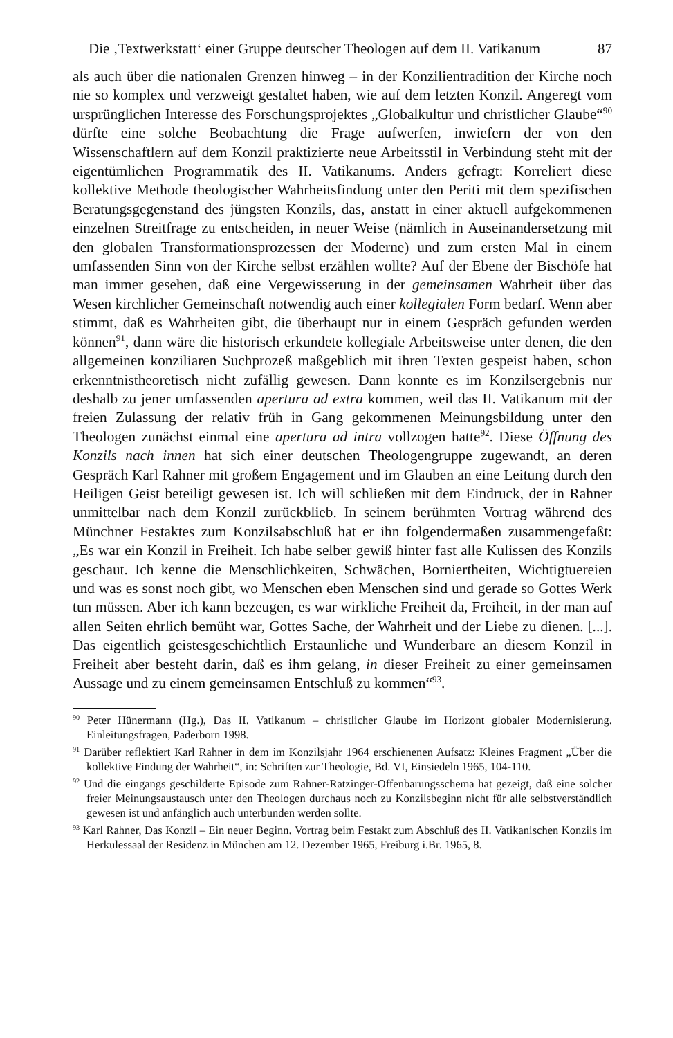Die ‚Textwerkstatt‘ einer Gruppe deutscher Theologen auf dem II. Vatikanum 87
als auch über die nationalen Grenzen hinweg – in der Konzilientradition der Kirche noch nie so komplex und verzweigt gestaltet haben, wie auf dem letzten Konzil. Angeregt vom ursprünglichen Interesse des Forschungsprojektes „Globalkultur und christlicher Glaube“<sup>90</sup> dürfte eine solche Beobachtung die Frage aufwerfen, inwiefern der von den Wissenschaftlern auf dem Konzil praktizierte neue Arbeitsstil in Verbindung steht mit der eigentümlichen Programmatik des II. Vatikanums. Anders gefragt: Korreliert diese kollektive Methode theologischer Wahrheitsfindung unter den Periti mit dem spezifischen Beratungsgegenstand des jüngsten Konzils, das, anstatt in einer aktuell aufgekommenen einzelnen Streitfrage zu entscheiden, in neuer Weise (nämlich in Auseinandersetzung mit den globalen Transformationsprozessen der Moderne) und zum ersten Mal in einem umfassenden Sinn von der Kirche selbst erzählen wollte? Auf der Ebene der Bischöfe hat man immer gesehen, daß eine Vergewisserung in der gemeinsamen Wahrheit über das Wesen kirchlicher Gemeinschaft notwendig auch einer kollegialen Form bedarf. Wenn aber stimmt, daß es Wahrheiten gibt, die überhaupt nur in einem Gespräch gefunden werden können<sup>91</sup>, dann wäre die historisch erkundete kollegiale Arbeitsweise unter denen, die den allgemeinen konziliaren Suchprozeß maßgeblich mit ihren Texten gespeist haben, schon erkenntnistheoretisch nicht zufällig gewesen. Dann konnte es im Konzilsergebnis nur deshalb zu jener umfassenden apertura ad extra kommen, weil das II. Vatikanum mit der freien Zulassung der relativ früh in Gang gekommenen Meinungsbildung unter den Theologen zunächst einmal eine apertura ad intra vollzogen hatte<sup>92</sup>. Diese Öffnung des Konzils nach innen hat sich einer deutschen Theologengruppe zugewandt, an deren Gespräch Karl Rahner mit großem Engagement und im Glauben an eine Leitung durch den Heiligen Geist beteiligt gewesen ist. Ich will schließen mit dem Eindruck, der in Rahner unmittelbar nach dem Konzil zurückblieb. In seinem berühmten Vortrag während des Münchner Festaktes zum Konzilsabschluß hat er ihn folgendermaßen zusammengefaßt: „Es war ein Konzil in Freiheit. Ich habe selber gewiß hinter fast alle Kulissen des Konzils geschaut. Ich kenne die Menschlichkeiten, Schwächen, Borniertheiten, Wichtigtuereien und was es sonst noch gibt, wo Menschen eben Menschen sind und gerade so Gottes Werk tun müssen. Aber ich kann bezeugen, es war wirkliche Freiheit da, Freiheit, in der man auf allen Seiten ehrlich bemüht war, Gottes Sache, der Wahrheit und der Liebe zu dienen. [...]. Das eigentlich geistesgeschichtlich Erstaunliche und Wunderbare an diesem Konzil in Freiheit aber besteht darin, daß es ihm gelang, in dieser Freiheit zu einer gemeinsamen Aussage und zu einem gemeinsamen Entschluß zu kommen“<sup>93</sup>.
<sup>90</sup> Peter Hünermann (Hg.), Das II. Vatikanum – christlicher Glaube im Horizont globaler Modernisierung. Einleitungsfragen, Paderborn 1998.
<sup>91</sup> Darüber reflektiert Karl Rahner in dem im Konzilsjahr 1964 erschienenen Aufsatz: Kleines Fragment „Über die kollektive Findung der Wahrheit“, in: Schriften zur Theologie, Bd. VI, Einsiedeln 1965, 104-110.
<sup>92</sup> Und die eingangs geschilderte Episode zum Rahner-Ratzinger-Offenbarungsschema hat gezeigt, daß eine solcher freier Meinungsaustausch unter den Theologen durchaus noch zu Konzilsbeginn nicht für alle selbstverständlich gewesen ist und anfänglich auch unterbunden werden sollte.
<sup>93</sup> Karl Rahner, Das Konzil – Ein neuer Beginn. Vortrag beim Festakt zum Abschluß des II. Vatikanischen Konzils im Herkulessaal der Residenz in München am 12. Dezember 1965, Freiburg i.Br. 1965, 8.